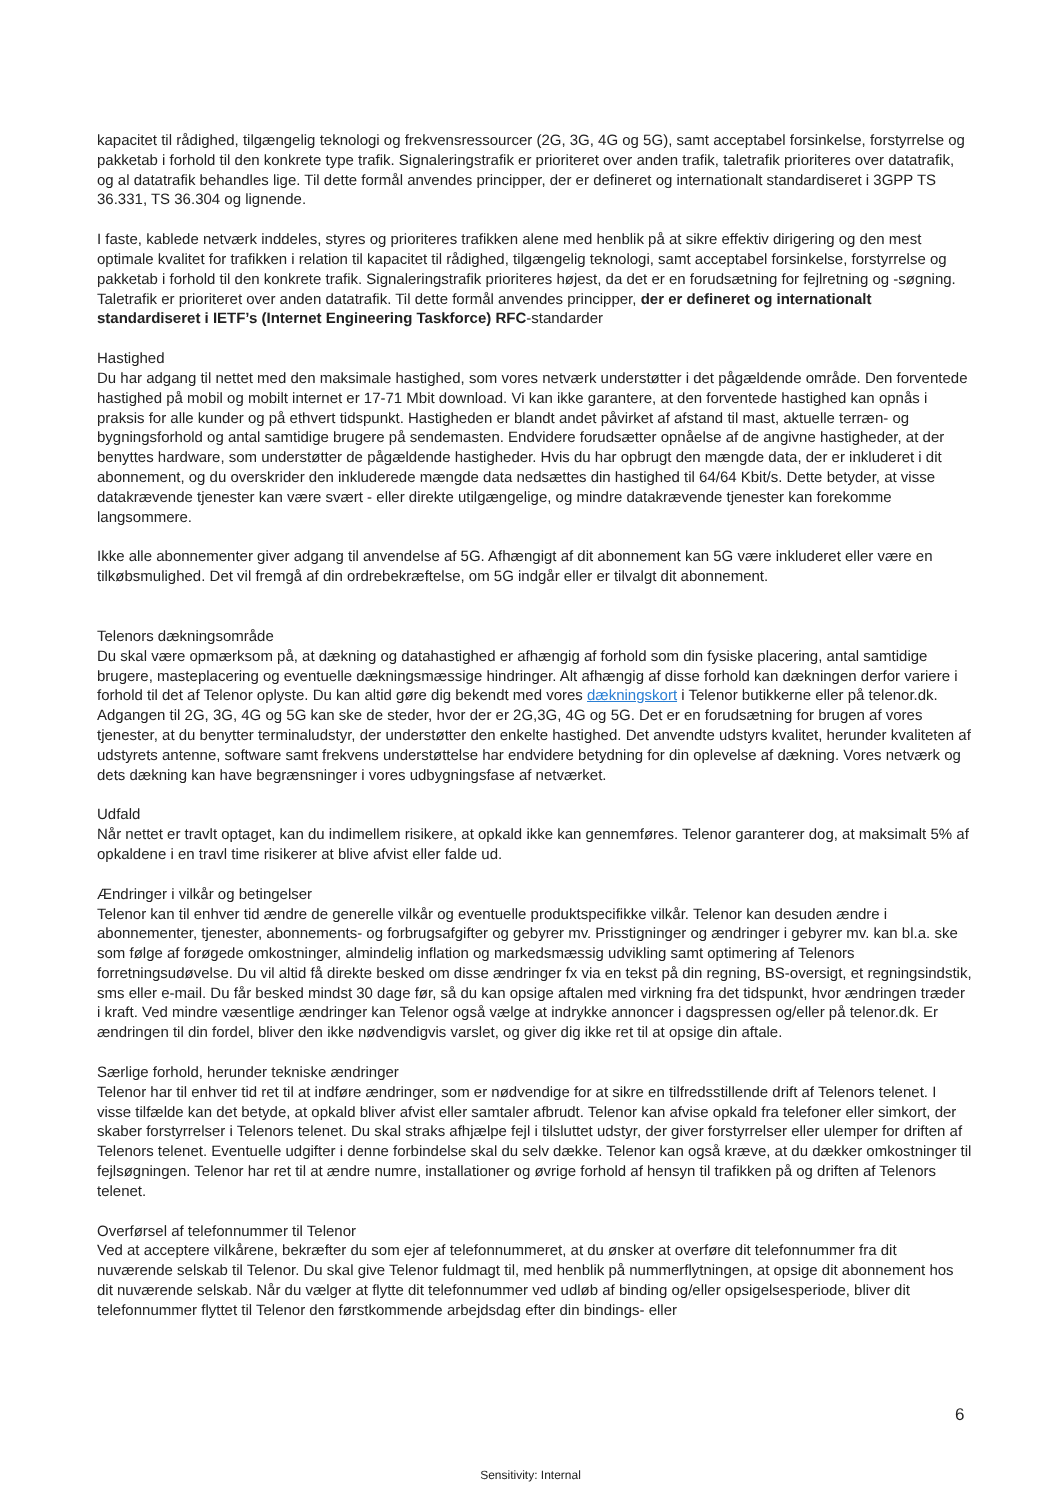kapacitet til rådighed, tilgængelig teknologi og frekvensressourcer (2G, 3G, 4G og 5G), samt acceptabel forsinkelse, forstyrrelse og pakketab i forhold til den konkrete type trafik. Signaleringstrafik er prioriteret over anden trafik, taletrafik prioriteres over datatrafik, og al datatrafik behandles lige. Til dette formål anvendes principper, der er defineret og internationalt standardiseret i 3GPP TS 36.331, TS 36.304 og lignende.
I faste, kablede netværk inddeles, styres og prioriteres trafikken alene med henblik på at sikre effektiv dirigering og den mest optimale kvalitet for trafikken i relation til kapacitet til rådighed, tilgængelig teknologi, samt acceptabel forsinkelse, forstyrrelse og pakketab i forhold til den konkrete trafik. Signaleringstrafik prioriteres højest, da det er en forudsætning for fejlretning og -søgning. Taletrafik er prioriteret over anden datatrafik. Til dette formål anvendes principper, der er defineret og internationalt standardiseret i IETF’s (Internet Engineering Taskforce) RFC-standarder
Hastighed
Du har adgang til nettet med den maksimale hastighed, som vores netværk understøtter i det pågældende område. Den forventede hastighed på mobil og mobilt internet er 17-71 Mbit download. Vi kan ikke garantere, at den forventede hastighed kan opnås i praksis for alle kunder og på ethvert tidspunkt. Hastigheden er blandt andet påvirket af afstand til mast, aktuelle terræn- og bygningsforhold og antal samtidige brugere på sendemasten. Endvidere forudsætter opnåelse af de angivne hastigheder, at der benyttes hardware, som understøtter de pågældende hastigheder. Hvis du har opbrugt den mængde data, der er inkluderet i dit abonnement, og du overskrider den inkluderede mængde data nedsættes din hastighed til 64/64 Kbit/s. Dette betyder, at visse datakrævende tjenester kan være svært - eller direkte utilgængelige, og mindre datakrævende tjenester kan forekomme langsommere.
Ikke alle abonnementer giver adgang til anvendelse af 5G. Afhængigt af dit abonnement kan 5G være inkluderet eller være en tilkøbsmulighed. Det vil fremgå af din ordrebekræftelse, om 5G indgår eller er tilvalgt dit abonnement.
Telenors dækningsområde
Du skal være opmærksom på, at dækning og datahastighed er afhængig af forhold som din fysiske placering, antal samtidige brugere, masteplacering og eventuelle dækningsmæssige hindringer. Alt afhængig af disse forhold kan dækningen derfor variere i forhold til det af Telenor oplyste. Du kan altid gøre dig bekendt med vores dækningskort i Telenor butikkerne eller på telenor.dk. Adgangen til 2G, 3G, 4G og 5G kan ske de steder, hvor der er 2G,3G, 4G og 5G. Det er en forudsætning for brugen af vores tjenester, at du benytter terminaludstyr, der understøtter den enkelte hastighed. Det anvendte udstyrs kvalitet, herunder kvaliteten af udstyrets antenne, software samt frekvens understøttelse har endvidere betydning for din oplevelse af dækning. Vores netværk og dets dækning kan have begrænsninger i vores udbygningsfase af netværket.
Udfald
Når nettet er travlt optaget, kan du indimellem risikere, at opkald ikke kan gennemføres. Telenor garanterer dog, at maksimalt 5% af opkaldene i en travl time risikerer at blive afvist eller falde ud.
Ændringer i vilkår og betingelser
Telenor kan til enhver tid ændre de generelle vilkår og eventuelle produktspecifikke vilkår. Telenor kan desuden ændre i abonnementer, tjenester, abonnements- og forbrugsafgifter og gebyrer mv. Prisstigninger og ændringer i gebyrer mv. kan bl.a. ske som følge af forøgede omkostninger, almindelig inflation og markedsmæssig udvikling samt optimering af Telenors forretningsudøvelse. Du vil altid få direkte besked om disse ændringer fx via en tekst på din regning, BS-oversigt, et regningsindstik, sms eller e-mail. Du får besked mindst 30 dage før, så du kan opsige aftalen med virkning fra det tidspunkt, hvor ændringen træder i kraft. Ved mindre væsentlige ændringer kan Telenor også vælge at indrykke annoncer i dagspressen og/eller på telenor.dk. Er ændringen til din fordel, bliver den ikke nødvendigvis varslet, og giver dig ikke ret til at opsige din aftale.
Særlige forhold, herunder tekniske ændringer
Telenor har til enhver tid ret til at indføre ændringer, som er nødvendige for at sikre en tilfredsstillende drift af Telenors telenet. I visse tilfælde kan det betyde, at opkald bliver afvist eller samtaler afbrudt. Telenor kan afvise opkald fra telefoner eller simkort, der skaber forstyrrelser i Telenors telenet. Du skal straks afhjælpe fejl i tilsluttet udstyr, der giver forstyrrelser eller ulemper for driften af Telenors telenet. Eventuelle udgifter i denne forbindelse skal du selv dække. Telenor kan også kræve, at du dækker omkostninger til fejlsøgningen. Telenor har ret til at ændre numre, installationer og øvrige forhold af hensyn til trafikken på og driften af Telenors telenet.
Overførsel af telefonnummer til Telenor
Ved at acceptere vilkårene, bekræfter du som ejer af telefonnummeret, at du ønsker at overføre dit telefonnummer fra dit nuværende selskab til Telenor. Du skal give Telenor fuldmagt til, med henblik på nummerflytningen, at opsige dit abonnement hos dit nuværende selskab. Når du vælger at flytte dit telefonnummer ved udløb af binding og/eller opsigelsesperiode, bliver dit telefonnummer flyttet til Telenor den førstkommende arbejdsdag efter din bindings- eller
6
Sensitivity: Internal